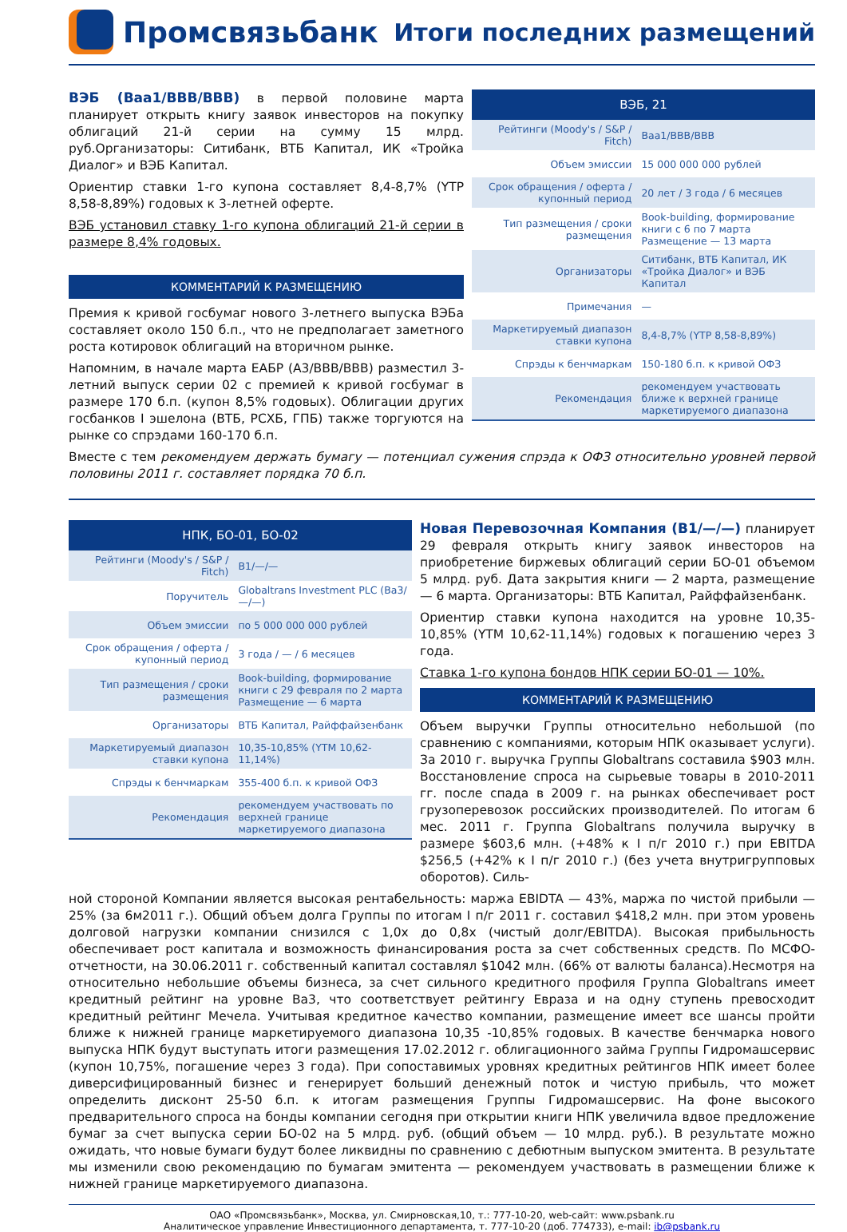Промсвязьбанк
Итоги последних размещений
ВЭБ (Baa1/BBB/BBB) в первой половине марта планирует открыть книгу заявок инвесторов на покупку облигаций 21-й серии на сумму 15 млрд. руб.Организаторы: Ситибанк, ВТБ Капитал, ИК «Тройка Диалог» и ВЭБ Капитал.
Ориентир ставки 1-го купона составляет 8,4-8,7% (YTP 8,58-8,89%) годовых к 3-летней оферте.
ВЭБ установил ставку 1-го купона облигаций 21-й серии в размере 8,4% годовых.
КОММЕНТАРИЙ К РАЗМЕЩЕНИЮ
Премия к кривой госбумаг нового 3-летнего выпуска ВЭБа составляет около 150 б.п., что не предполагает заметного роста котировок облигаций на вторичном рынке.
Напомним, в начале марта ЕАБР (A3/BBB/BBB) разместил 3-летний выпуск серии 02 с премией к кривой госбумаг в размере 170 б.п. (купон 8,5% годовых). Облигации других госбанков I эшелона (ВТБ, РСХБ, ГПБ) также торгуются на рынке со спрэдами 160-170 б.п.
| ВЭБ, 21 | |
| --- | --- |
| Рейтинги (Moody's / S&P / Fitch) | Baa1/BBB/BBB |
| Объем эмиссии | 15 000 000 000 рублей |
| Срок обращения / оферта / купонный период | 20 лет / 3 года / 6 месяцев |
| Тип размещения / сроки размещения | Book-building, формирование книги с 6 по 7 марта Размещение — 13 марта |
| Организаторы | Ситибанк, ВТБ Капитал, ИК «Тройка Диалог» и ВЭБ Капитал |
| Примечания | — |
| Маркетируемый диапазон ставки купона | 8,4-8,7% (YTP 8,58-8,89%) |
| Спрэды к бенчмаркам | 150-180 б.п. к кривой ОФЗ |
| Рекомендация | рекомендуем участвовать ближе к верхней границе маркетируемого диапазона |
Вместе с тем рекомендуем держать бумагу — потенциал сужения спрэда к ОФЗ относительно уровней первой половины 2011 г. составляет порядка 70 б.п.
| НПК, БО-01, БО-02 | |
| --- | --- |
| Рейтинги (Moody's / S&P / Fitch) | B1/—/— |
| Поручитель | Globaltrans Investment PLC (Ba3/—/—) |
| Объем эмиссии | по 5 000 000 000 рублей |
| Срок обращения / оферта / купонный период | 3 года / — / 6 месяцев |
| Тип размещения / сроки размещения | Book-building, формирование книги с 29 февраля по 2 марта Размещение — 6 марта |
| Организаторы | ВТБ Капитал, Райффайзенбанк |
| Маркетируемый диапазон ставки купона | 10,35-10,85% (YTM 10,62-11,14%) |
| Спрэды к бенчмаркам | 355-400 б.п. к кривой ОФЗ |
| Рекомендация | рекомендуем участвовать по верхней границе маркетируемого диапазона |
Новая Перевозочная Компания (B1/—/—) планирует 29 февраля открыть книгу заявок инвесторов на приобретение биржевых облигаций серии БО-01 объемом 5 млрд. руб. Дата закрытия книги — 2 марта, размещение — 6 марта. Организаторы: ВТБ Капитал, Райффайзенбанк.
Ориентир ставки купона находится на уровне 10,35-10,85% (YTM 10,62-11,14%) годовых к погашению через 3 года.
Ставка 1-го купона бондов НПК серии БО-01 — 10%.
КОММЕНТАРИЙ К РАЗМЕЩЕНИЮ
Объем выручки Группы относительно небольшой (по сравнению с компаниями, которым НПК оказывает услуги). За 2010 г. выручка Группы Globaltrans составила $903 млн. Восстановление спроса на сырьевые товары в 2010-2011 гг. после спада в 2009 г. на рынках обеспечивает рост грузоперевозок российских производителей. По итогам 6 мес. 2011 г. Группа Globaltrans получила выручку в размере $603,6 млн. (+48% к I п/г 2010 г.) при EBITDA $256,5 (+42% к I п/г 2010 г.) (без учета внутригрупповых оборотов). Силь-
ной стороной Компании является высокая рентабельность: маржа EBIDTA — 43%, маржа по чистой прибыли — 25% (за 6м2011 г.). Общий объем долга Группы по итогам I п/г 2011 г. составил $418,2 млн. при этом уровень долговой нагрузки компании снизился с 1,0x до 0,8x (чистый долг/EBITDA). Высокая прибыльность обеспечивает рост капитала и возможность финансирования роста за счет собственных средств. По МСФО-отчетности, на 30.06.2011 г. собственный капитал составлял $1042 млн. (66% от валюты баланса).Несмотря на относительно небольшие объемы бизнеса, за счет сильного кредитного профиля Группа Globaltrans имеет кредитный рейтинг на уровне Ba3, что соответствует рейтингу Евраза и на одну ступень превосходит кредитный рейтинг Мечела. Учитывая кредитное качество компании, размещение имеет все шансы пройти ближе к нижней границе маркетируемого диапазона 10,35 -10,85% годовых. В качестве бенчмарка нового выпуска НПК будут выступать итоги размещения 17.02.2012 г. облигационного займа Группы Гидромашсервис (купон 10,75%, погашение через 3 года). При сопоставимых уровнях кредитных рейтингов НПК имеет более диверсифицированный бизнес и генерирует больший денежный поток и чистую прибыль, что может определить дисконт 25-50 б.п. к итогам размещения Группы Гидромашсервис. На фоне высокого предварительного спроса на бонды компании сегодня при открытии книги НПК увеличила вдвое предложение бумаг за счет выпуска серии БО-02 на 5 млрд. руб. (общий объем — 10 млрд. руб.). В результате можно ожидать, что новые бумаги будут более ликвидны по сравнению с дебютным выпуском эмитента. В результате мы изменили свою рекомендацию по бумагам эмитента — рекомендуем участвовать в размещении ближе к нижней границе маркетируемого диапазона.
ОАО «Промсвязьбанк», Москва, ул. Смирновская,10, т.: 777-10-20, web-сайт: www.psbank.ru
Аналитическое управление Инвестиционного департамента, т. 777-10-20 (доб. 774733), e-mail: ib@psbank.ru